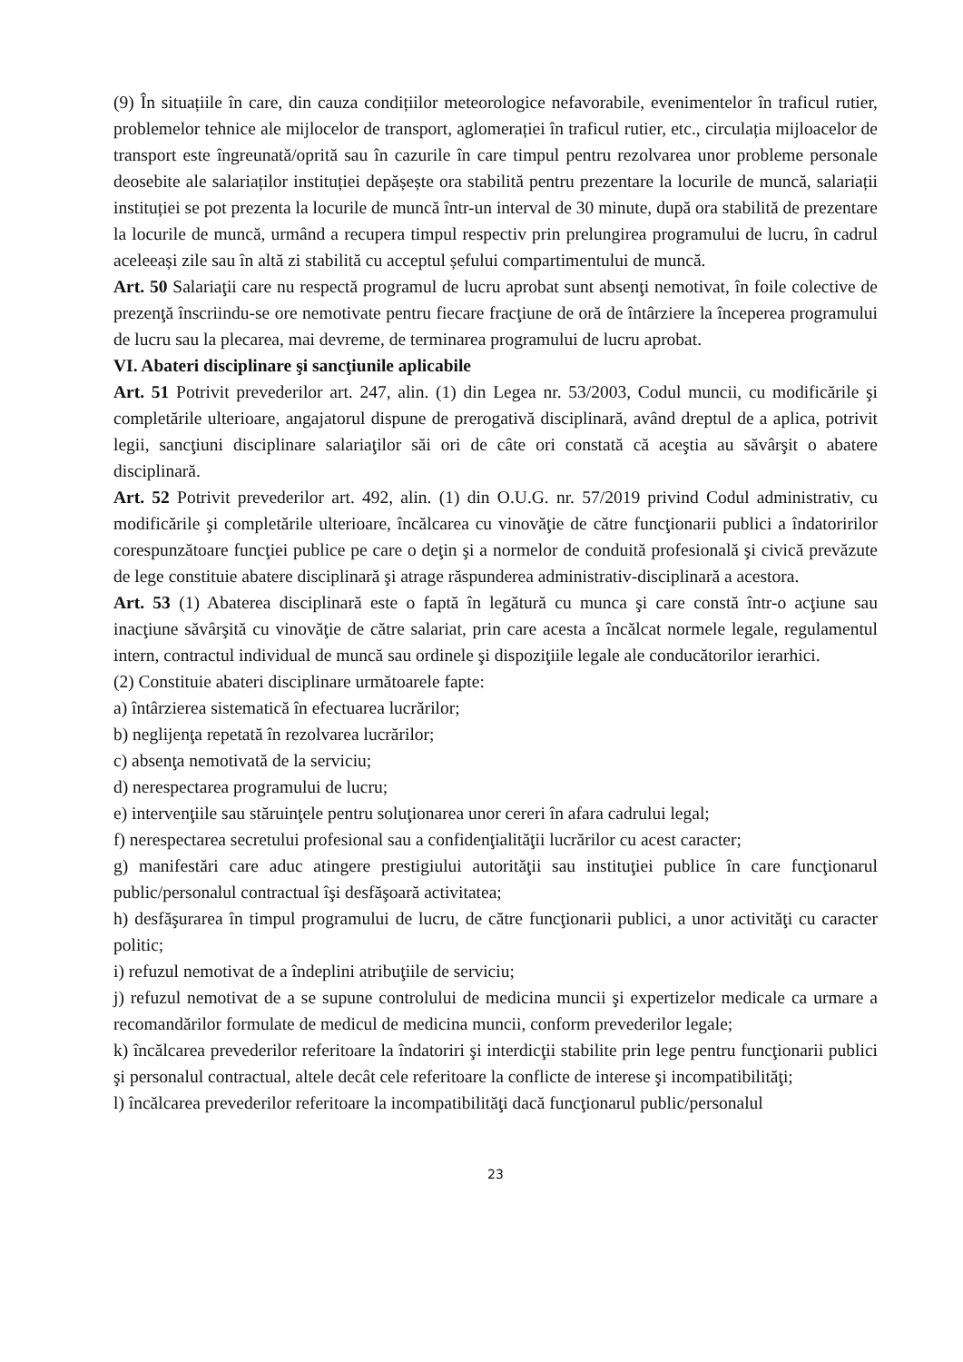(9) În situațiile în care, din cauza condițiilor meteorologice nefavorabile, evenimentelor în traficul rutier, problemelor tehnice ale mijlocelor de transport, aglomerației în traficul rutier, etc., circulația mijloacelor de transport este îngreunată/oprită sau în cazurile în care timpul pentru rezolvarea unor probleme personale deosebite ale salariaților instituției depășește ora stabilită pentru prezentare la locurile de muncă, salariații instituției se pot prezenta la locurile de muncă într-un interval de 30 minute, după ora stabilită de prezentare la locurile de muncă, urmând a recupera timpul respectiv prin prelungirea programului de lucru, în cadrul aceleeași zile sau în altă zi stabilită cu acceptul șefului compartimentului de muncă.
Art. 50 Salariaţii care nu respectă programul de lucru aprobat sunt absenţi nemotivat, în foile colective de prezenţă înscriindu-se ore nemotivate pentru fiecare fracţiune de oră de întârziere la începerea programului de lucru sau la plecarea, mai devreme, de terminarea programului de lucru aprobat.
VI. Abateri disciplinare şi sancţiunile aplicabile
Art. 51 Potrivit prevederilor art. 247, alin. (1) din Legea nr. 53/2003, Codul muncii, cu modificările şi completările ulterioare, angajatorul dispune de prerogativă disciplinară, având dreptul de a aplica, potrivit legii, sancţiuni disciplinare salariaţilor săi ori de câte ori constată că aceştia au săvârşit o abatere disciplinară.
Art. 52 Potrivit prevederilor art. 492, alin. (1) din O.U.G. nr. 57/2019 privind Codul administrativ, cu modificările şi completările ulterioare, încălcarea cu vinovăţie de către funcţionarii publici a îndatoririlor corespunzătoare funcţiei publice pe care o deţin şi a normelor de conduită profesională şi civică prevăzute de lege constituie abatere disciplinară şi atrage răspunderea administrativ-disciplinară a acestora.
Art. 53 (1) Abaterea disciplinară este o faptă în legătură cu munca şi care constă într-o acţiune sau inacţiune săvârşită cu vinovăţie de către salariat, prin care acesta a încălcat normele legale, regulamentul intern, contractul individual de muncă sau ordinele şi dispoziţiile legale ale conducătorilor ierarhici.
(2) Constituie abateri disciplinare următoarele fapte:
a) întârzierea sistematică în efectuarea lucrărilor;
b) neglijenţa repetată în rezolvarea lucrărilor;
c) absenţa nemotivată de la serviciu;
d) nerespectarea programului de lucru;
e) intervenţiile sau stăruinţele pentru soluţionarea unor cereri în afara cadrului legal;
f) nerespectarea secretului profesional sau a confidenţialităţii lucrărilor cu acest caracter;
g) manifestări care aduc atingere prestigiului autorităţii sau instituţiei publice în care funcţionarul public/personalul contractual îşi desfăşoară activitatea;
h) desfăşurarea în timpul programului de lucru, de către funcţionarii publici, a unor activităţi cu caracter politic;
i) refuzul nemotivat de a îndeplini atribuţiile de serviciu;
j) refuzul nemotivat de a se supune controlului de medicina muncii şi expertizelor medicale ca urmare a recomandărilor formulate de medicul de medicina muncii, conform prevederilor legale;
k) încălcarea prevederilor referitoare la îndatoriri şi interdicţii stabilite prin lege pentru funcţionarii publici şi personalul contractual, altele decât cele referitoare la conflicte de interese şi incompatibilităţi;
l) încălcarea prevederilor referitoare la incompatibilităţi dacă funcţionarul public/personalul
23